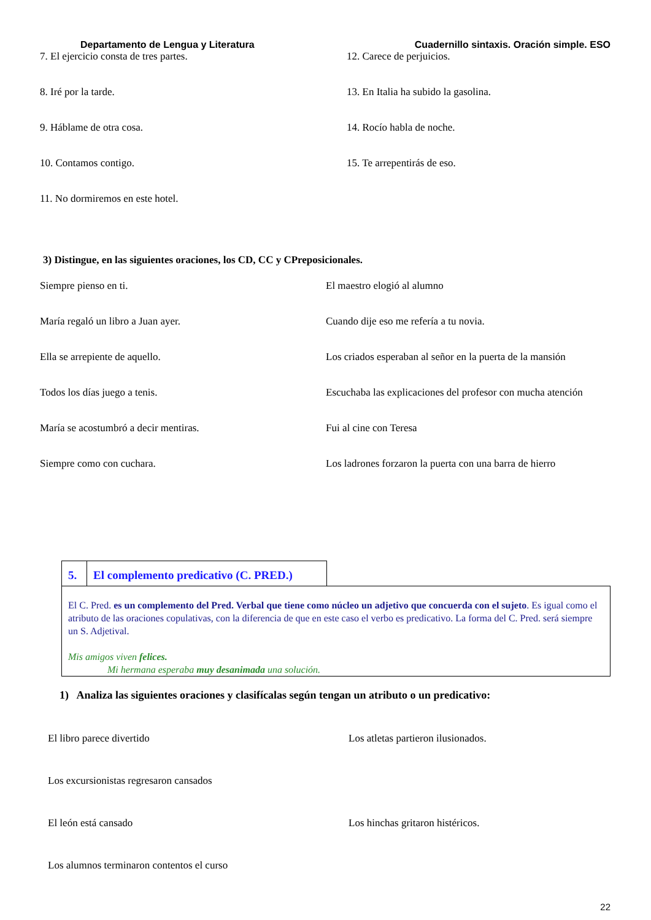Departamento de Lengua y Literatura Cuadernillo sintaxis. Oración simple. ESO
7. El ejercicio consta de tres partes. 12. Carece de perjuicios.
8. Iré por la tarde. 13. En Italia ha subido la gasolina.
9. Háblame de otra cosa. 14. Rocío habla de noche.
10. Contamos contigo. 15. Te arrepentirás de eso.
11. No dormiremos en este hotel.
3) Distingue, en las siguientes oraciones, los CD, CC y CPreposicionales.
Siempre pienso en ti. El maestro elogió al alumno
María regaló un libro a Juan ayer. Cuando dije eso me refería a tu novia.
Ella se arrepiente de aquello. Los criados esperaban al señor en la puerta de la mansión
Todos los días juego a tenis. Escuchaba las explicaciones del profesor con mucha atención
María se acostumbró a decir mentiras. Fui al cine con Teresa
Siempre como con cuchara. Los ladrones forzaron la puerta con una barra de hierro
5. El complemento predicativo (C. PRED.)
El C. Pred. es un complemento del Pred. Verbal que tiene como núcleo un adjetivo que concuerda con el sujeto. Es igual como el atributo de las oraciones copulativas, con la diferencia de que en este caso el verbo es predicativo. La forma del C. Pred. será siempre un S. Adjetival.
Mis amigos viven felices.
Mi hermana esperaba muy desanimada una solución.
1) Analiza las siguientes oraciones y clasifícalas según tengan un atributo o un predicativo:
El libro parece divertido Los atletas partieron ilusionados.
Los excursionistas regresaron cansados
El león está cansado Los hinchas gritaron histéricos.
Los alumnos terminaron contentos el curso
22